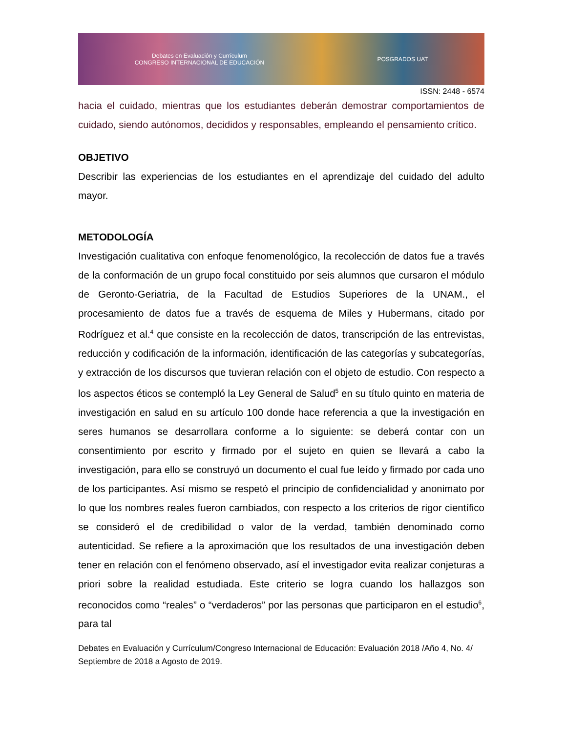Debates en Evaluación y Currículum
CONGRESO INTERNACIONAL DE EDUCACIÓN POSGRADOS UAT
ISSN: 2448 - 6574
hacia el cuidado, mientras que los estudiantes deberán demostrar comportamientos de cuidado, siendo autónomos, decididos y responsables, empleando el pensamiento crítico.
OBJETIVO
Describir las experiencias de los estudiantes en el aprendizaje del cuidado del adulto mayor.
METODOLOGÍA
Investigación cualitativa con enfoque fenomenológico, la recolección de datos fue a través de la conformación de un grupo focal constituido por seis alumnos que cursaron el módulo de Geronto-Geriatria, de la Facultad de Estudios Superiores de la UNAM., el procesamiento de datos fue a través de esquema de Miles y Hubermans, citado por Rodríguez et al.<sup>4</sup> que consiste en la recolección de datos, transcripción de las entrevistas, reducción y codificación de la información, identificación de las categorías y subcategorías, y extracción de los discursos que tuvieran relación con el objeto de estudio. Con respecto a los aspectos éticos se contempló la Ley General de Salud<sup>5</sup> en su título quinto en materia de investigación en salud en su artículo 100 donde hace referencia a que la investigación en seres humanos se desarrollara conforme a lo siguiente: se deberá contar con un consentimiento por escrito y firmado por el sujeto en quien se llevará a cabo la investigación, para ello se construyó un documento el cual fue leído y firmado por cada uno de los participantes. Así mismo se respetó el principio de confidencialidad y anonimato por lo que los nombres reales fueron cambiados, con respecto a los criterios de rigor científico se consideró el de credibilidad o valor de la verdad, también denominado como autenticidad. Se refiere a la aproximación que los resultados de una investigación deben tener en relación con el fenómeno observado, así el investigador evita realizar conjeturas a priori sobre la realidad estudiada. Este criterio se logra cuando los hallazgos son reconocidos como “reales” o “verdaderos” por las personas que participaron en el estudio<sup>6</sup>, para tal
Debates en Evaluación y Currículum/Congreso Internacional de Educación: Evaluación 2018 /Año 4, No. 4/ Septiembre de 2018 a Agosto de 2019.